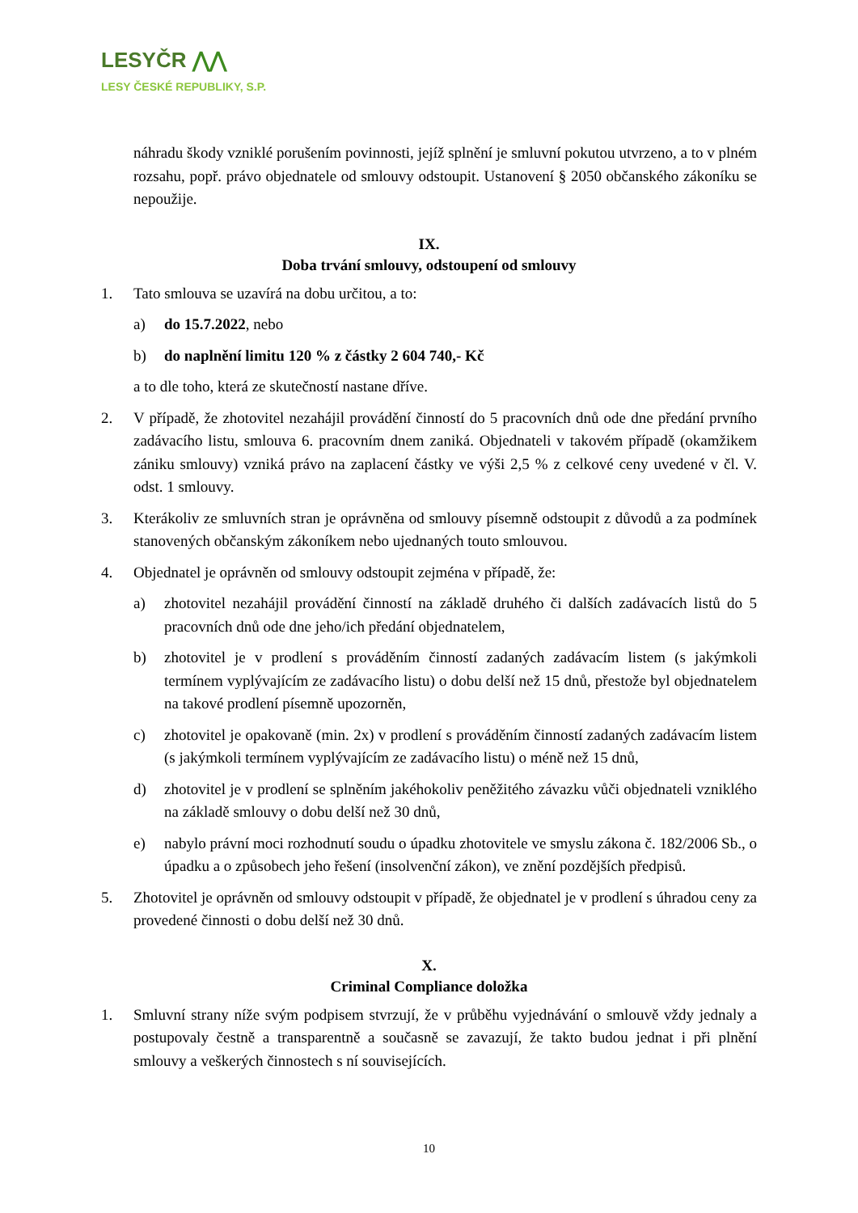LESYČR ⋀⋀
LESY ČESKÉ REPUBLIKY, S.P.
náhradu škody vzniklé porušením povinnosti, jejíž splnění je smluvní pokutou utvrzeno, a to v plném rozsahu, popř. právo objednatele od smlouvy odstoupit. Ustanovení § 2050 občanského zákoníku se nepoužije.
IX.
Doba trvání smlouvy, odstoupení od smlouvy
1. Tato smlouva se uzavírá na dobu určitou, a to:
a) do 15.7.2022, nebo
b) do naplnění limitu 120 % z částky 2 604 740,- Kč
a to dle toho, která ze skutečností nastane dříve.
2. V případě, že zhotovitel nezahájil provádění činností do 5 pracovních dnů ode dne předání prvního zadávacího listu, smlouva 6. pracovním dnem zaniká. Objednateli v takovém případě (okamžikem zániku smlouvy) vzniká právo na zaplacení částky ve výši 2,5 % z celkové ceny uvedené v čl. V. odst. 1 smlouvy.
3. Kterákoliv ze smluvních stran je oprávněna od smlouvy písemně odstoupit z důvodů a za podmínek stanovených občanským zákoníkem nebo ujednaných touto smlouvou.
4. Objednatel je oprávněn od smlouvy odstoupit zejména v případě, že:
a) zhotovitel nezahájil provádění činností na základě druhého či dalších zadávacích listů do 5 pracovních dnů ode dne jeho/ich předání objednatelem,
b) zhotovitel je v prodlení s prováděním činností zadaných zadávacím listem (s jakýmkoli termínem vyplývajícím ze zadávacího listu) o dobu delší než 15 dnů, přestože byl objednatelem na takové prodlení písemně upozorněn,
c) zhotovitel je opakovaně (min. 2x) v prodlení s prováděním činností zadaných zadávacím listem (s jakýmkoli termínem vyplývajícím ze zadávacího listu) o méně než 15 dnů,
d) zhotovitel je v prodlení se splněním jakéhokoliv peněžitého závazku vůči objednateli vzniklého na základě smlouvy o dobu delší než 30 dnů,
e) nabylo právní moci rozhodnutí soudu o úpadku zhotovitele ve smyslu zákona č. 182/2006 Sb., o úpadku a o způsobech jeho řešení (insolvenční zákon), ve znění pozdějších předpisů.
5. Zhotovitel je oprávněn od smlouvy odstoupit v případě, že objednatel je v prodlení s úhradou ceny za provedené činnosti o dobu delší než 30 dnů.
X.
Criminal Compliance doložka
1. Smluvní strany níže svým podpisem stvrzují, že v průběhu vyjednávání o smlouvě vždy jednaly a postupovaly čestně a transparentně a současně se zavazují, že takto budou jednat i při plnění smlouvy a veškerých činnostech s ní souvisejících.
10